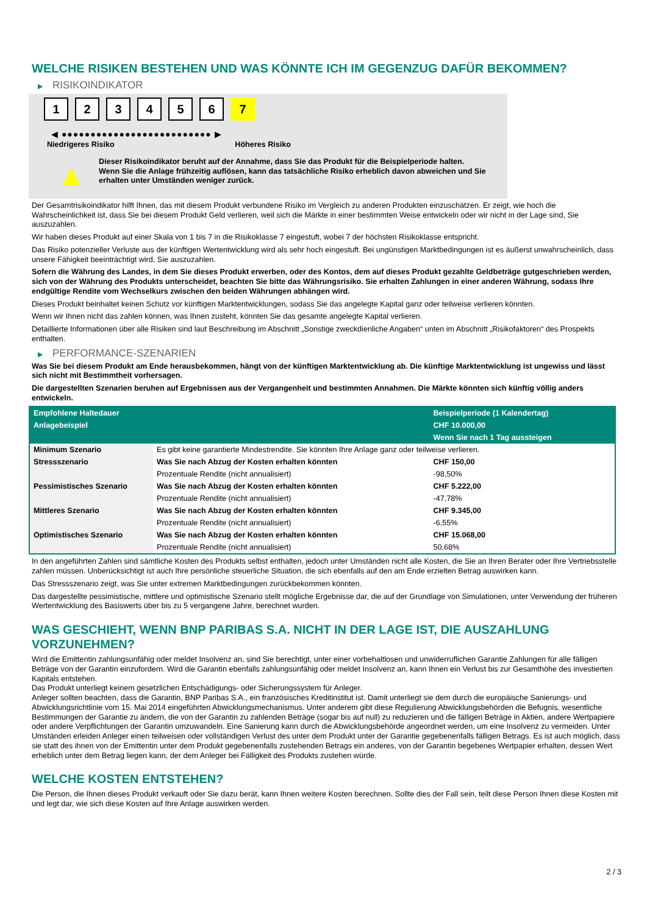WELCHE RISIKEN BESTEHEN UND WAS KÖNNTE ICH IM GEGENZUG DAFÜR BEKOMMEN?
▶ RISIKOINDIKATOR
1 2 3 4 5 6 7
◀ ●●●●●●●●●●●●●●●●●●●●●●●●●● ▶
Niedrigeres Risiko Höheres Risiko
▲
Dieser Risikoindikator beruht auf der Annahme, dass Sie das Produkt für die Beispielperiode halten.
Wenn Sie die Anlage frühzeitig auflösen, kann das tatsächliche Risiko erheblich davon abweichen und Sie erhalten unter Umständen weniger zurück.
Der Gesamtrisikoindikator hilft Ihnen, das mit diesem Produkt verbundene Risiko im Vergleich zu anderen Produkten einzuschätzen. Er zeigt, wie hoch die Wahrscheinlichkeit ist, dass Sie bei diesem Produkt Geld verlieren, weil sich die Märkte in einer bestimmten Weise entwickeln oder wir nicht in der Lage sind, Sie auszuzahlen.
Wir haben dieses Produkt auf einer Skala von 1 bis 7 in die Risikoklasse 7 eingestuft, wobei 7 der höchsten Risikoklasse entspricht.
Das Risiko potenzieller Verluste aus der künftigen Wertentwicklung wird als sehr hoch eingestuft. Bei ungünstigen Marktbedingungen ist es äußerst unwahrscheinlich, dass unsere Fähigkeit beeinträchtigt wird, Sie auszuzahlen.
Sofern die Währung des Landes, in dem Sie dieses Produkt erwerben, oder des Kontos, dem auf dieses Produkt gezahlte Geldbeträge gutgeschrieben werden, sich von der Währung des Produkts unterscheidet, beachten Sie bitte das Währungsrisiko. Sie erhalten Zahlungen in einer anderen Währung, sodass Ihre endgültige Rendite vom Wechselkurs zwischen den beiden Währungen abhängen wird.
Dieses Produkt beinhaltet keinen Schutz vor künftigen Marktentwicklungen, sodass Sie das angelegte Kapital ganz oder teilweise verlieren könnten.
Wenn wir Ihnen nicht das zahlen können, was Ihnen zusteht, könnten Sie das gesamte angelegte Kapital verlieren.
Detaillierte Informationen über alle Risiken sind laut Beschreibung im Abschnitt „Sonstige zweckdienliche Angaben“ unten im Abschnitt „Risikofaktoren“ des Prospekts enthalten.
▶ PERFORMANCE-SZENARIEN
Was Sie bei diesem Produkt am Ende herausbekommen, hängt von der künftigen Marktentwicklung ab. Die künftige Marktentwicklung ist ungewiss und lässt sich nicht mit Bestimmtheit vorhersagen.
Die dargestellten Szenarien beruhen auf Ergebnissen aus der Vergangenheit und bestimmten Annahmen. Die Märkte könnten sich künftig völlig anders entwickeln.
| Empfohlene Haltedauer | | Beispielperiode (1 Kalendertag) |
| --- | --- | --- |
| Anlagebeispiel | | CHF 10.000,00 |
| | | Wenn Sie nach 1 Tag aussteigen |
| Minimum Szenario | Es gibt keine garantierte Mindestrendite. Sie könnten Ihre Anlage ganz oder teilweise verlieren. | |
| Stressszenario | Was Sie nach Abzug der Kosten erhalten könnten | CHF 150,00 |
| | Prozentuale Rendite (nicht annualisiert) | -98,50% |
| Pessimistisches Szenario | Was Sie nach Abzug der Kosten erhalten könnten | CHF 5.222,00 |
| | Prozentuale Rendite (nicht annualisiert) | -47,78% |
| Mittleres Szenario | Was Sie nach Abzug der Kosten erhalten könnten | CHF 9.345,00 |
| | Prozentuale Rendite (nicht annualisiert) | -6,55% |
| Optimistisches Szenario | Was Sie nach Abzug der Kosten erhalten könnten | CHF 15.068,00 |
| | Prozentuale Rendite (nicht annualisiert) | 50,68% |
In den angeführten Zahlen sind sämtliche Kosten des Produkts selbst enthalten, jedoch unter Umständen nicht alle Kosten, die Sie an Ihren Berater oder Ihre Vertriebsstelle zahlen müssen. Unberücksichtigt ist auch Ihre persönliche steuerliche Situation, die sich ebenfalls auf den am Ende erzielten Betrag auswirken kann.
Das Stressszenario zeigt, was Sie unter extremen Marktbedingungen zurückbekommen könnten.
Das dargestellte pessimistische, mittlere und optimistische Szenario stellt mögliche Ergebnisse dar, die auf der Grundlage von Simulationen, unter Verwendung der früheren Wertentwicklung des Basiswerts über bis zu 5 vergangene Jahre, berechnet wurden.
WAS GESCHIEHT, WENN BNP PARIBAS S.A. NICHT IN DER LAGE IST, DIE AUSZAHLUNG VORZUNEHMEN?
Wird die Emittentin zahlungsunfähig oder meldet Insolvenz an, sind Sie berechtigt, unter einer vorbehaltlosen und unwiderruflichen Garantie Zahlungen für alle fälligen Beträge von der Garantin einzufordern. Wird die Garantin ebenfalls zahlungsunfähig oder meldet Insolvenz an, kann Ihnen ein Verlust bis zur Gesamthöhe des investierten Kapitals entstehen.
Das Produkt unterliegt keinem gesetzlichen Entschädigungs- oder Sicherungssystem für Anleger.
Anleger sollten beachten, dass die Garantin, BNP Paribas S.A., ein französisches Kreditinstitut ist. Damit unterliegt sie dem durch die europäische Sanierungs- und Abwicklungsrichtlinie vom 15. Mai 2014 eingeführten Abwicklungsmechanismus. Unter anderem gibt diese Regulierung Abwicklungsbehörden die Befugnis, wesentliche Bestimmungen der Garantie zu ändern, die von der Garantin zu zahlenden Beträge (sogar bis auf null) zu reduzieren und die fälligen Beträge in Aktien, andere Wertpapiere oder andere Verpflichtungen der Garantin umzuwandeln. Eine Sanierung kann durch die Abwicklungsbehörde angeordnet werden, um eine Insolvenz zu vermeiden. Unter Umständen erleiden Anleger einen teilweisen oder vollständigen Verlust des unter dem Produkt unter der Garantie gegebenenfalls fälligen Betrags. Es ist auch möglich, dass sie statt des ihnen von der Emittentin unter dem Produkt gegebenenfalls zustehenden Betrags ein anderes, von der Garantin begebenes Wertpapier erhalten, dessen Wert erheblich unter dem Betrag liegen kann, der dem Anleger bei Fälligkeit des Produkts zustehen würde.
WELCHE KOSTEN ENTSTEHEN?
Die Person, die Ihnen dieses Produkt verkauft oder Sie dazu berät, kann Ihnen weitere Kosten berechnen. Sollte dies der Fall sein, teilt diese Person Ihnen diese Kosten mit und legt dar, wie sich diese Kosten auf Ihre Anlage auswirken werden.
2 / 3